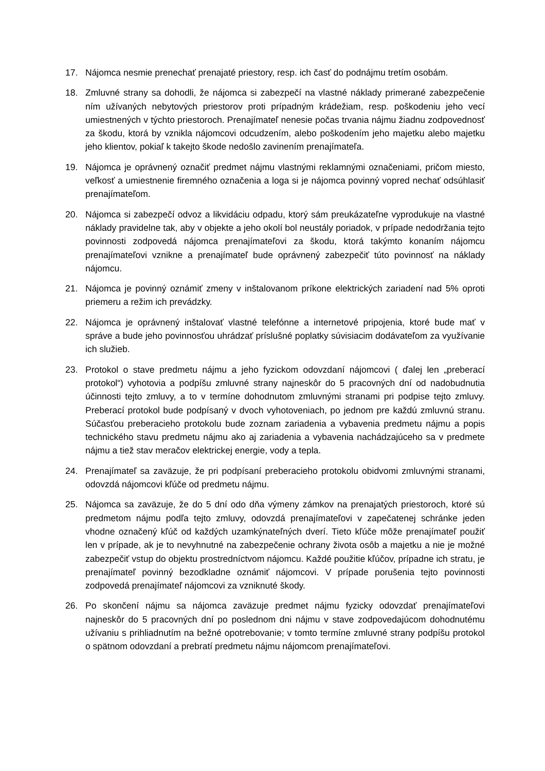17. Nájomca nesmie prenechať prenajaté priestory, resp. ich časť do podnájmu tretím osobám.
18. Zmluvné strany sa dohodli, že nájomca si zabezpečí na vlastné náklady primerané zabezpečenie ním užívaných nebytových priestorov proti prípadným krádežiam, resp. poškodeniu jeho vecí umiestnených v týchto priestoroch. Prenajímateľ nenesie počas trvania nájmu žiadnu zodpovednosť za škodu, ktorá by vznikla nájomcovi odcudzením, alebo poškodením jeho majetku alebo majetku jeho klientov, pokiaľ k takejto škode nedošlo zavinením prenajímateľa.
19. Nájomca je oprávnený označiť predmet nájmu vlastnými reklamnými označeniami, pričom miesto, veľkosť a umiestnenie firemného označenia a loga si je nájomca povinný vopred nechať odsúhlasiť prenajímateľom.
20. Nájomca si zabezpečí odvoz a likvidáciu odpadu, ktorý sám preukázateľne vyprodukuje na vlastné náklady pravidelne tak, aby v objekte a jeho okolí bol neustály poriadok, v prípade nedodržania tejto povinnosti zodpovedá nájomca prenajímateľovi za škodu, ktorá takýmto konaním nájomcu prenajímateľovi vznikne a prenajímateľ bude oprávnený zabezpečiť túto povinnosť na náklady nájomcu.
21. Nájomca je povinný oznámiť zmeny v inštalovanom príkone elektrických zariadení nad 5% oproti priemeru a režim ich prevádzky.
22. Nájomca je oprávnený inštalovať vlastné telefónne a internetové pripojenia, ktoré bude mať v správe a bude jeho povinnosťou uhrádzať príslušné poplatky súvisiacim dodávateľom za využívanie ich služieb.
23. Protokol o stave predmetu nájmu a jeho fyzickom odovzdaní nájomcovi ( ďalej len „preberací protokol“) vyhotovia a podpíšu zmluvné strany najneskôr do 5 pracovných dní od nadobudnutia účinnosti tejto zmluvy, a to v termíne dohodnutom zmluvnými stranami pri podpise tejto zmluvy. Preberací protokol bude podpísaný v dvoch vyhotoveniach, po jednom pre každú zmluvnú stranu. Súčasťou preberacieho protokolu bude zoznam zariadenia a vybavenia predmetu nájmu a popis technického stavu predmetu nájmu ako aj zariadenia a vybavenia nachádzajúceho sa v predmete nájmu a tiež stav meračov elektrickej energie, vody a tepla.
24. Prenajímateľ sa zaväzuje, že pri podpísaní preberacieho protokolu obidvomi zmluvnými stranami, odovzdá nájomcovi kľúče od predmetu nájmu.
25. Nájomca sa zaväzuje, že do 5 dní odo dňa výmeny zámkov na prenajatých priestoroch, ktoré sú predmetom nájmu podľa tejto zmluvy, odovzdá prenajímateľovi v zapečatenej schránke jeden vhodne označený kľúč od každých uzamkýnateľných dverí. Tieto kľúče môže prenajímateľ použiť len v prípade, ak je to nevyhnutné na zabezpečenie ochrany života osôb a majetku a nie je možné zabezpečiť vstup do objektu prostredníctvom nájomcu. Každé použitie kľúčov, prípadne ich stratu, je prenajímateľ povinný bezodkladne oznámiť nájomcovi. V prípade porušenia tejto povinnosti zodpovedá prenajímateľ nájomcovi za vzniknuté škody.
26. Po skončení nájmu sa nájomca zaväzuje predmet nájmu fyzicky odovzdať prenajímateľovi najneskôr do 5 pracovných dní po poslednom dni nájmu v stave zodpovedajúcom dohodnutému užívaniu s prihliadnutím na bežné opotrebovanie; v tomto termíne zmluvné strany podpíšu protokol o spätnom odovzdaní a prebratí predmetu nájmu nájomcom prenajímateľovi.